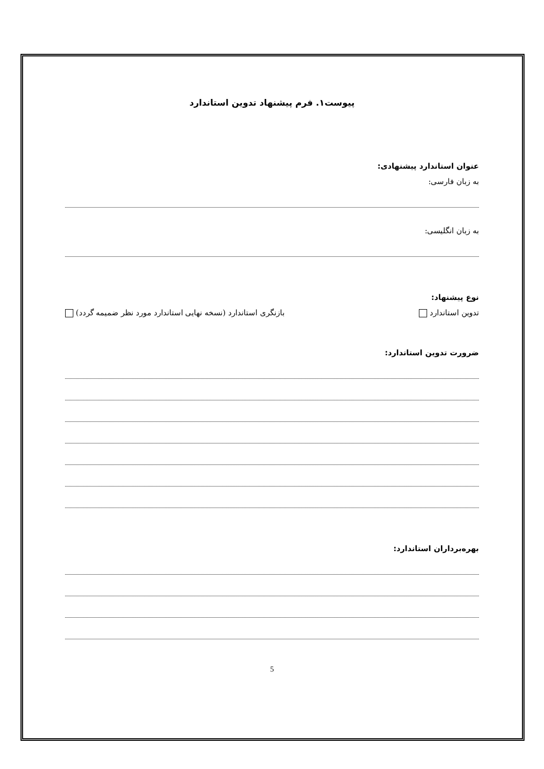پیوست۱. فرم پیشنهاد تدوین استاندارد
عنوان استاندارد پیشنهادی:
به زبان فارسی:
به زبان انگلیسی:
نوع پیشنهاد:
تدوین استاندارد بازنگری استاندارد (نسخه نهایی استاندارد مورد نظر ضمیمه گردد)
ضرورت تدوین استاندارد:
بهره‌برداران استاندارد:
5